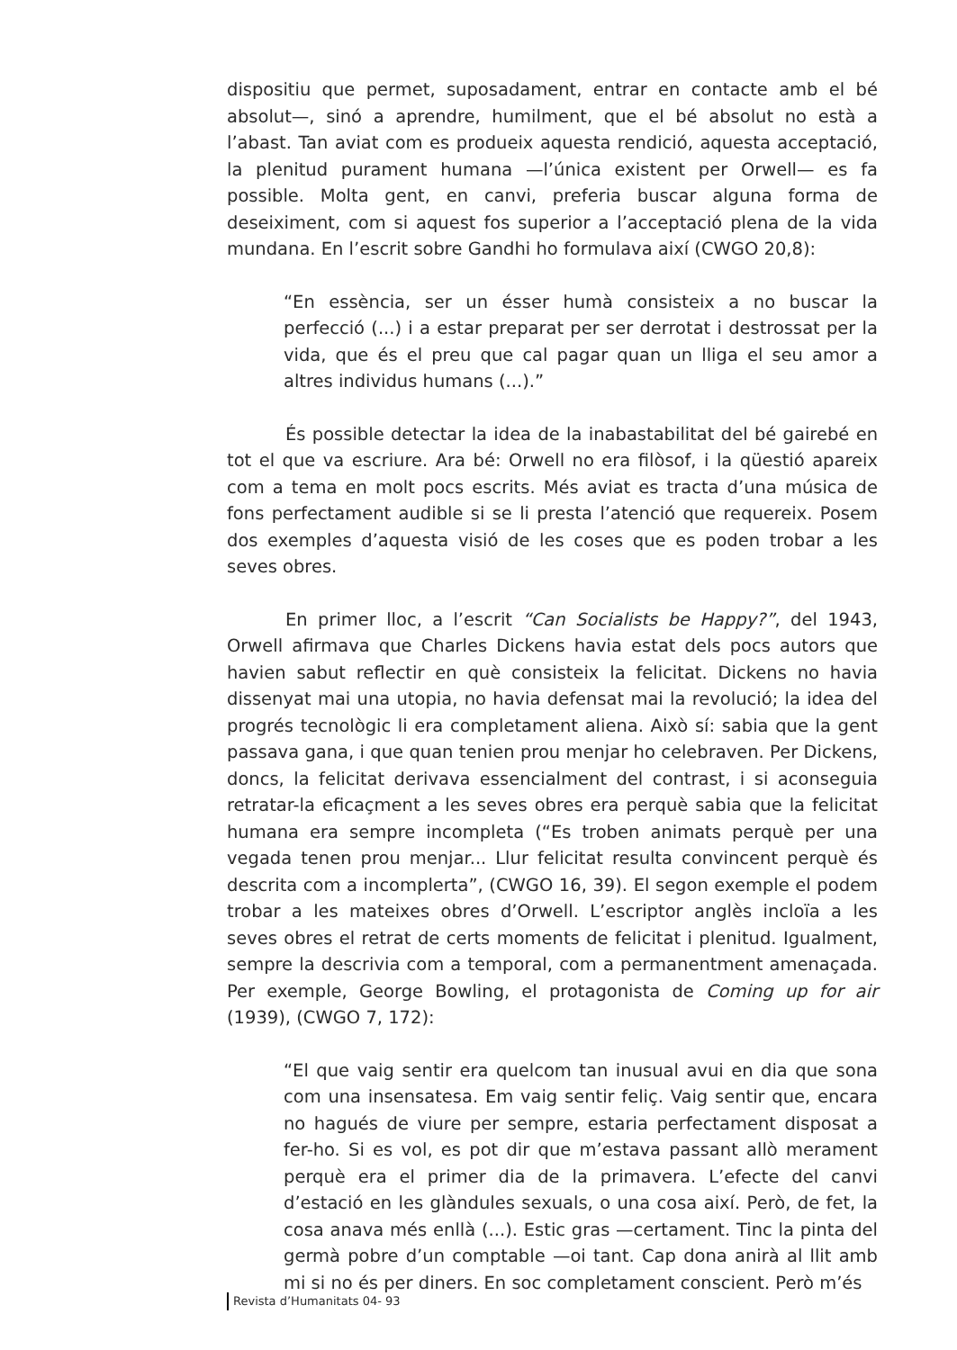dispositiu que permet, suposadament, entrar en contacte amb el bé absolut—, sinó a aprendre, humilment, que el bé absolut no està a l’abast. Tan aviat com es produeix aquesta rendició, aquesta acceptació, la plenitud purament humana —l’única existent per Orwell— es fa possible. Molta gent, en canvi, preferia buscar alguna forma de deseiximent, com si aquest fos superior a l’acceptació plena de la vida mundana. En l’escrit sobre Gandhi ho formulava així (CWGO 20,8):
“En essència, ser un ésser humà consisteix a no buscar la perfecció (...) i a estar preparat per ser derrotat i destrossat per la vida, que és el preu que cal pagar quan un lliga el seu amor a altres individus humans (...).”
És possible detectar la idea de la inabastabilitat del bé gairebé en tot el que va escriure. Ara bé: Orwell no era filòsof, i la qüestió apareix com a tema en molt pocs escrits. Més aviat es tracta d’una música de fons perfectament audible si se li presta l’atenció que requereix. Posem dos exemples d’aquesta visió de les coses que es poden trobar a les seves obres.
En primer lloc, a l’escrit “Can Socialists be Happy?”, del 1943, Orwell afirmava que Charles Dickens havia estat dels pocs autors que havien sabut reflectir en què consisteix la felicitat. Dickens no havia dissenyat mai una utopia, no havia defensat mai la revolució; la idea del progrés tecnològic li era completament aliena. Això sí: sabia que la gent passava gana, i que quan tenien prou menjar ho celebraven. Per Dickens, doncs, la felicitat derivava essencialment del contrast, i si aconseguia retratar-la eficaçment a les seves obres era perquè sabia que la felicitat humana era sempre incompleta (“Es troben animats perquè per una vegada tenen prou menjar... Llur felicitat resulta convincent perquè és descrita com a incomplerta”, (CWGO 16, 39). El segon exemple el podem trobar a les mateixes obres d’Orwell. L’escriptor anglès incloïa a les seves obres el retrat de certs moments de felicitat i plenitud. Igualment, sempre la descrivia com a temporal, com a permanentment amenaçada. Per exemple, George Bowling, el protagonista de Coming up for air (1939), (CWGO 7, 172):
“El que vaig sentir era quelcom tan inusual avui en dia que sona com una insensatesa. Em vaig sentir feliç. Vaig sentir que, encara no hagués de viure per sempre, estaria perfectament disposat a fer-ho. Si es vol, es pot dir que m’estava passant allò merament perquè era el primer dia de la primavera. L’efecte del canvi d’estació en les glàndules sexuals, o una cosa així. Però, de fet, la cosa anava més enllà (...). Estic gras —certament. Tinc la pinta del germà pobre d’un comptable —oi tant. Cap dona anirà al llit amb mi si no és per diners. En soc completament conscient. Però m’és
Revista d’Humanitats 04- 93